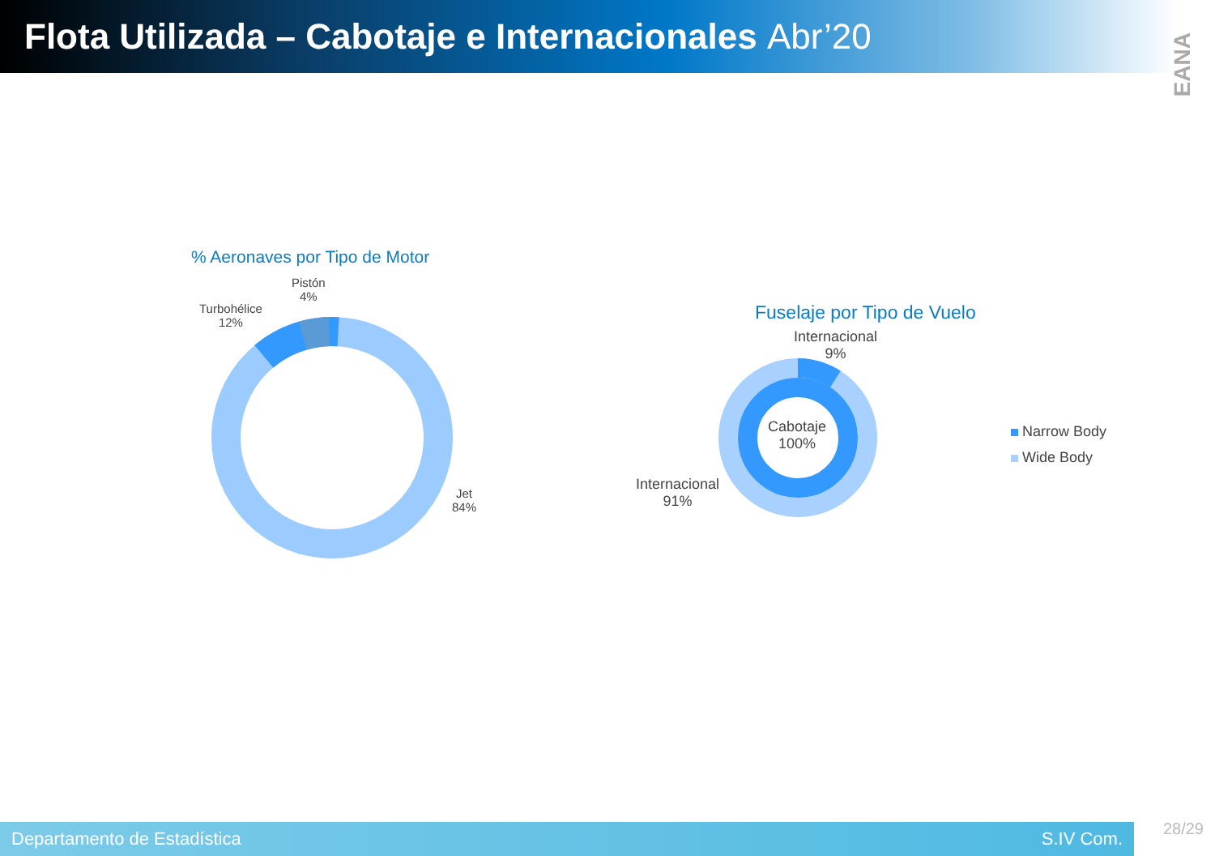Flota Utilizada – Cabotaje e Internacionales Abr’20
EANA
% Aeronaves por Tipo de Motor
Pistón
4%
Turbohélice
12%
Jet
84%
Fuselaje por Tipo de Vuelo
Internacional
9%
Internacional
91%
Cabotaje
100%
Narrow Body
Wide Body
Departamento de Estadística S.IV Com.
28/29